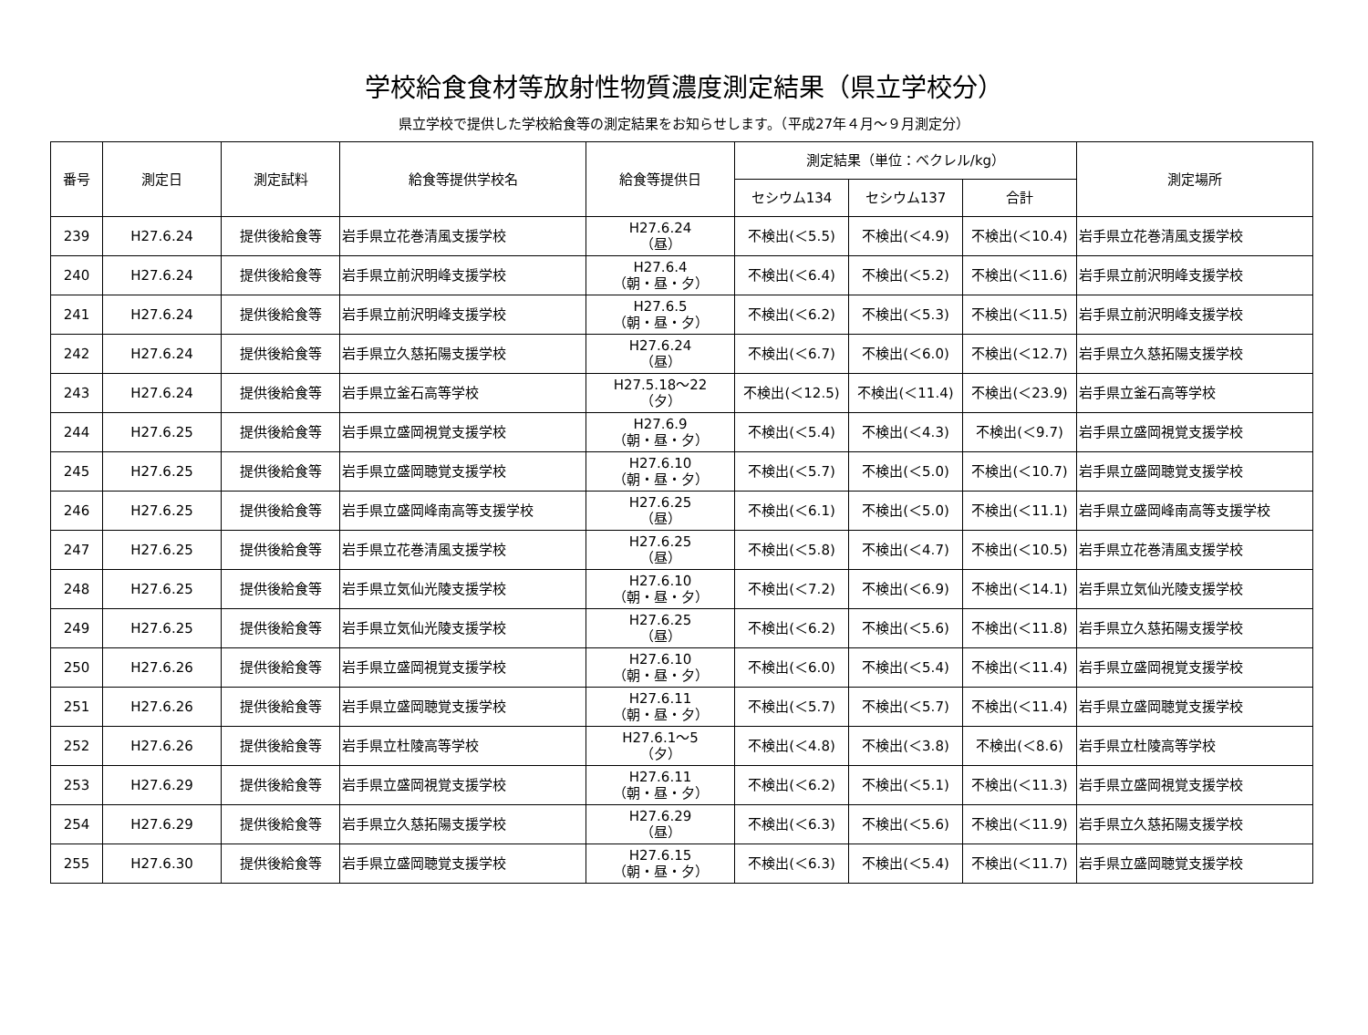学校給食食材等放射性物質濃度測定結果（県立学校分）
県立学校で提供した学校給食等の測定結果をお知らせします。（平成27年４月～９月測定分）
| 番号 | 測定日 | 測定試料 | 給食等提供学校名 | 給食等提供日 | 測定結果（単位：ベクレル/kg） | | | 測定場所 |
| --- | --- | --- | --- | --- | --- | --- | --- | --- |
| | | | | | セシウム134 | セシウム137 | 合計 | |
| 239 | H27.6.24 | 提供後給食等 | 岩手県立花巻清風支援学校 | H27.6.24 （昼） | 不検出(＜5.5) | 不検出(＜4.9) | 不検出(＜10.4) | 岩手県立花巻清風支援学校 |
| 240 | H27.6.24 | 提供後給食等 | 岩手県立前沢明峰支援学校 | H27.6.4 （朝・昼・夕） | 不検出(＜6.4) | 不検出(＜5.2) | 不検出(＜11.6) | 岩手県立前沢明峰支援学校 |
| 241 | H27.6.24 | 提供後給食等 | 岩手県立前沢明峰支援学校 | H27.6.5 （朝・昼・夕） | 不検出(＜6.2) | 不検出(＜5.3) | 不検出(＜11.5) | 岩手県立前沢明峰支援学校 |
| 242 | H27.6.24 | 提供後給食等 | 岩手県立久慈拓陽支援学校 | H27.6.24 （昼） | 不検出(＜6.7) | 不検出(＜6.0) | 不検出(＜12.7) | 岩手県立久慈拓陽支援学校 |
| 243 | H27.6.24 | 提供後給食等 | 岩手県立釜石高等学校 | H27.5.18～22 （夕） | 不検出(＜12.5) | 不検出(＜11.4) | 不検出(＜23.9) | 岩手県立釜石高等学校 |
| 244 | H27.6.25 | 提供後給食等 | 岩手県立盛岡視覚支援学校 | H27.6.9 （朝・昼・夕） | 不検出(＜5.4) | 不検出(＜4.3) | 不検出(＜9.7) | 岩手県立盛岡視覚支援学校 |
| 245 | H27.6.25 | 提供後給食等 | 岩手県立盛岡聴覚支援学校 | H27.6.10 （朝・昼・夕） | 不検出(＜5.7) | 不検出(＜5.0) | 不検出(＜10.7) | 岩手県立盛岡聴覚支援学校 |
| 246 | H27.6.25 | 提供後給食等 | 岩手県立盛岡峰南高等支援学校 | H27.6.25 （昼） | 不検出(＜6.1) | 不検出(＜5.0) | 不検出(＜11.1) | 岩手県立盛岡峰南高等支援学校 |
| 247 | H27.6.25 | 提供後給食等 | 岩手県立花巻清風支援学校 | H27.6.25 （昼） | 不検出(＜5.8) | 不検出(＜4.7) | 不検出(＜10.5) | 岩手県立花巻清風支援学校 |
| 248 | H27.6.25 | 提供後給食等 | 岩手県立気仙光陵支援学校 | H27.6.10 （朝・昼・夕） | 不検出(＜7.2) | 不検出(＜6.9) | 不検出(＜14.1) | 岩手県立気仙光陵支援学校 |
| 249 | H27.6.25 | 提供後給食等 | 岩手県立気仙光陵支援学校 | H27.6.25 （昼） | 不検出(＜6.2) | 不検出(＜5.6) | 不検出(＜11.8) | 岩手県立久慈拓陽支援学校 |
| 250 | H27.6.26 | 提供後給食等 | 岩手県立盛岡視覚支援学校 | H27.6.10 （朝・昼・夕） | 不検出(＜6.0) | 不検出(＜5.4) | 不検出(＜11.4) | 岩手県立盛岡視覚支援学校 |
| 251 | H27.6.26 | 提供後給食等 | 岩手県立盛岡聴覚支援学校 | H27.6.11 （朝・昼・夕） | 不検出(＜5.7) | 不検出(＜5.7) | 不検出(＜11.4) | 岩手県立盛岡聴覚支援学校 |
| 252 | H27.6.26 | 提供後給食等 | 岩手県立杜陵高等学校 | H27.6.1～5 （夕） | 不検出(＜4.8) | 不検出(＜3.8) | 不検出(＜8.6) | 岩手県立杜陵高等学校 |
| 253 | H27.6.29 | 提供後給食等 | 岩手県立盛岡視覚支援学校 | H27.6.11 （朝・昼・夕） | 不検出(＜6.2) | 不検出(＜5.1) | 不検出(＜11.3) | 岩手県立盛岡視覚支援学校 |
| 254 | H27.6.29 | 提供後給食等 | 岩手県立久慈拓陽支援学校 | H27.6.29 （昼） | 不検出(＜6.3) | 不検出(＜5.6) | 不検出(＜11.9) | 岩手県立久慈拓陽支援学校 |
| 255 | H27.6.30 | 提供後給食等 | 岩手県立盛岡聴覚支援学校 | H27.6.15 （朝・昼・夕） | 不検出(＜6.3) | 不検出(＜5.4) | 不検出(＜11.7) | 岩手県立盛岡聴覚支援学校 |